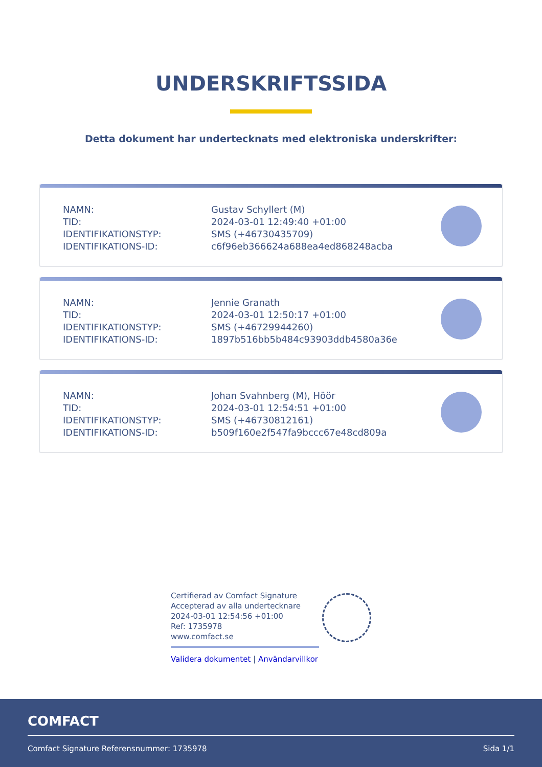UNDERSKRIFTSSIDA
Detta dokument har undertecknats med elektroniska underskrifter:
| NAMN: | Gustav Schyllert (M) |
| TID: | 2024-03-01 12:49:40 +01:00 |
| IDENTIFIKATIONSTYP: | SMS (+46730435709) |
| IDENTIFIKATIONS-ID: | c6f96eb366624a688ea4ed868248acba |
| NAMN: | Jennie Granath |
| TID: | 2024-03-01 12:50:17 +01:00 |
| IDENTIFIKATIONSTYP: | SMS (+46729944260) |
| IDENTIFIKATIONS-ID: | 1897b516bb5b484c93903ddb4580a36e |
| NAMN: | Johan Svahnberg (M), Höör |
| TID: | 2024-03-01 12:54:51 +01:00 |
| IDENTIFIKATIONSTYP: | SMS (+46730812161) |
| IDENTIFIKATIONS-ID: | b509f160e2f547fa9bccc67e48cd809a |
Certifierad av Comfact Signature
Accepterad av alla undertecknare
2024-03-01 12:54:56 +01:00
Ref: 1735978
www.comfact.se
Validera dokumentet | Användarvillkor
COMFACT
Comfact Signature Referensnummer: 1735978
Sida 1/1